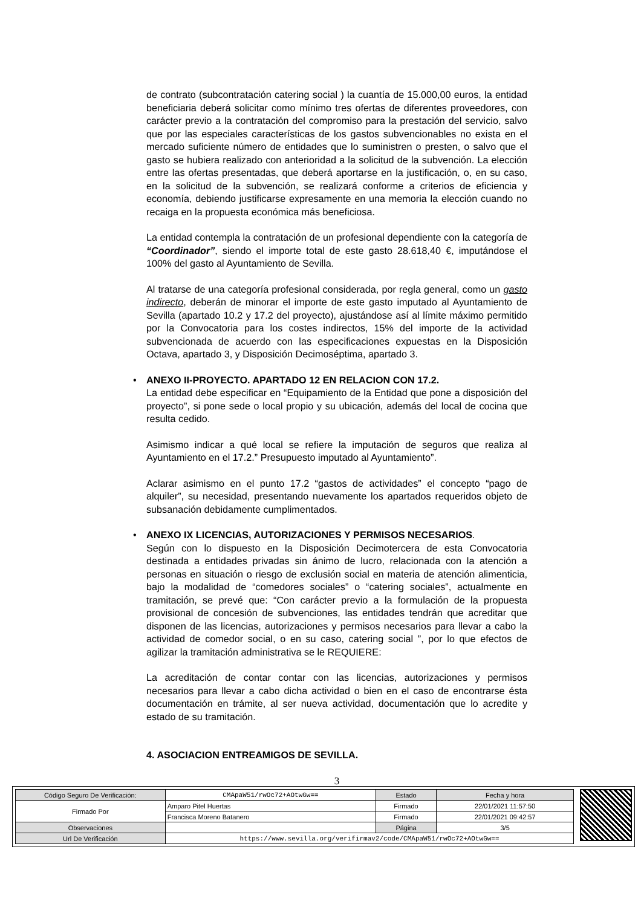de contrato (subcontratación catering social ) la cuantía de 15.000,00 euros, la entidad beneficiaria deberá solicitar como mínimo tres ofertas de diferentes proveedores, con carácter previo a la contratación del compromiso para la prestación del servicio, salvo que por las especiales características de los gastos subvencionables no exista en el mercado suficiente número de entidades que lo suministren o presten, o salvo que el gasto se hubiera realizado con anterioridad a la solicitud de la subvención. La elección entre las ofertas presentadas, que deberá aportarse en la justificación, o, en su caso, en la solicitud de la subvención, se realizará conforme a criterios de eficiencia y economía, debiendo justificarse expresamente en una memoria la elección cuando no recaiga en la propuesta económica más beneficiosa.
La entidad contempla la contratación de un profesional dependiente con la categoría de “Coordinador”, siendo el importe total de este gasto 28.618,40 €, imputándose el 100% del gasto al Ayuntamiento de Sevilla.
Al tratarse de una categoría profesional considerada, por regla general, como un gasto indirecto, deberán de minorar el importe de este gasto imputado al Ayuntamiento de Sevilla (apartado 10.2 y 17.2 del proyecto), ajustándose así al límite máximo permitido por la Convocatoria para los costes indirectos, 15% del importe de la actividad subvencionada de acuerdo con las especificaciones expuestas en la Disposición Octava, apartado 3, y Disposición Decimoséptima, apartado 3.
• ANEXO II-PROYECTO. APARTADO 12 EN RELACION CON 17.2.
La entidad debe especificar en “Equipamiento de la Entidad que pone a disposición del proyecto”, si pone sede o local propio y su ubicación, además del local de cocina que resulta cedido.
Asimismo indicar a qué local se refiere la imputación de seguros que realiza al Ayuntamiento en el 17.2.” Presupuesto imputado al Ayuntamiento”.
Aclarar asimismo en el punto 17.2 “gastos de actividades” el concepto “pago de alquiler”, su necesidad, presentando nuevamente los apartados requeridos objeto de subsanación debidamente cumplimentados.
• ANEXO IX LICENCIAS, AUTORIZACIONES Y PERMISOS NECESARIOS.
Según con lo dispuesto en la Disposición Decimotercera de esta Convocatoria destinada a entidades privadas sin ánimo de lucro, relacionada con la atención a personas en situación o riesgo de exclusión social en materia de atención alimenticia, bajo la modalidad de “comedores sociales” o “catering sociales”, actualmente en tramitación, se prevé que: “Con carácter previo a la formulación de la propuesta provisional de concesión de subvenciones, las entidades tendrán que acreditar que disponen de las licencias, autorizaciones y permisos necesarios para llevar a cabo la actividad de comedor social, o en su caso, catering social ”, por lo que efectos de agilizar la tramitación administrativa se le REQUIERE:
La acreditación de contar contar con las licencias, autorizaciones y permisos necesarios para llevar a cabo dicha actividad o bien en el caso de encontrarse ésta documentación en trámite, al ser nueva actividad, documentación que lo acredite y estado de su tramitación.
4. ASOCIACION ENTREAMIGOS DE SEVILLA.
3
| Código Seguro De Verificación: | CMApaW51/rwOc72+AOtwGw== | Estado | Fecha y hora |
| Firmado Por | Amparo Pitel Huertas | Firmado | 22/01/2021 11:57:50 |
| | Francisca Moreno Batanero | Firmado | 22/01/2021 09:42:57 |
| Observaciones | | Página | 3/5 |
| Url De Verificación | https://www.sevilla.org/verifirmav2/code/CMApaW51/rwOc72+AOtwGw== | | |